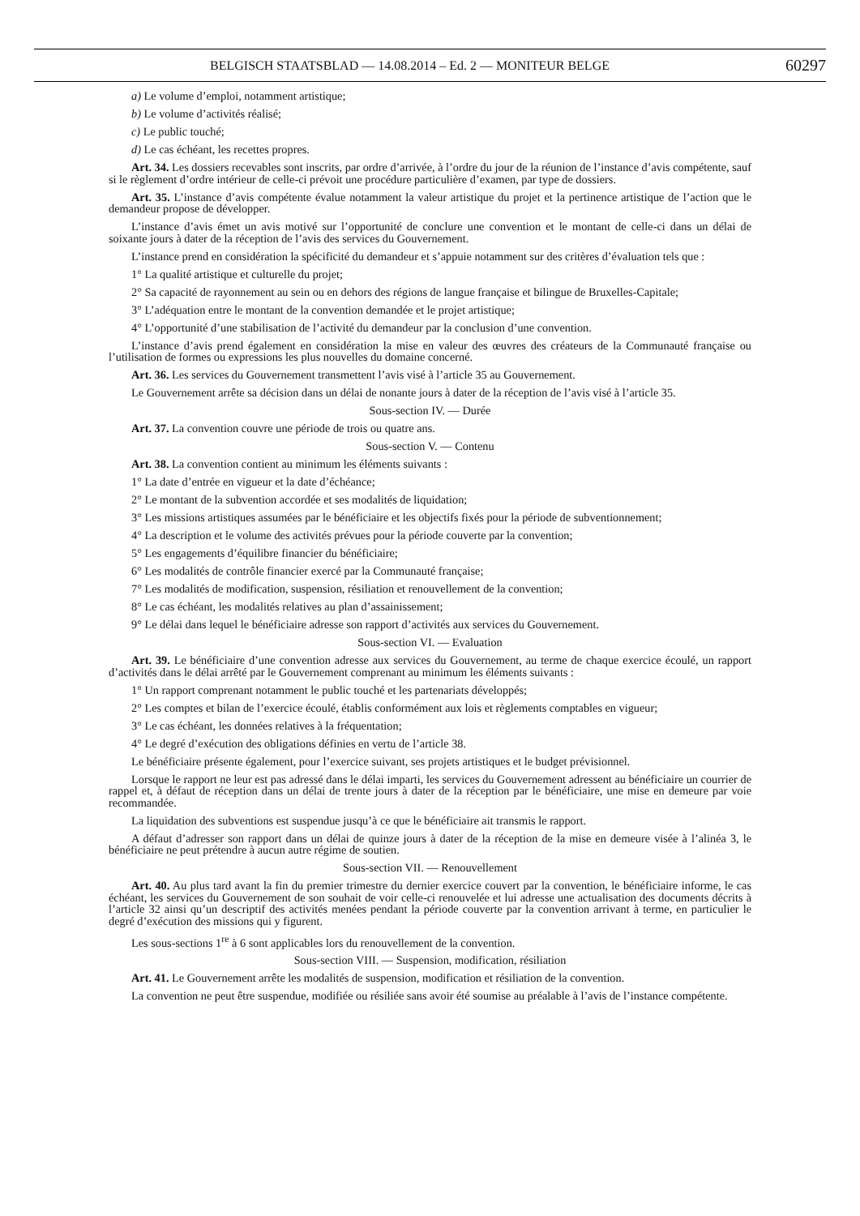BELGISCH STAATSBLAD — 14.08.2014 – Ed. 2 — MONITEUR BELGE 60297
a) Le volume d’emploi, notamment artistique;
b) Le volume d’activités réalisé;
c) Le public touché;
d) Le cas échéant, les recettes propres.
Art. 34. Les dossiers recevables sont inscrits, par ordre d’arrivée, à l’ordre du jour de la réunion de l’instance d’avis compétente, sauf si le règlement d’ordre intérieur de celle-ci prévoit une procédure particulière d’examen, par type de dossiers.
Art. 35. L’instance d’avis compétente évalue notamment la valeur artistique du projet et la pertinence artistique de l’action que le demandeur propose de développer.
L’instance d’avis émet un avis motivé sur l’opportunité de conclure une convention et le montant de celle-ci dans un délai de soixante jours à dater de la réception de l’avis des services du Gouvernement.
L’instance prend en considération la spécificité du demandeur et s’appuie notamment sur des critères d’évaluation tels que :
1° La qualité artistique et culturelle du projet;
2° Sa capacité de rayonnement au sein ou en dehors des régions de langue française et bilingue de Bruxelles-Capitale;
3° L’adéquation entre le montant de la convention demandée et le projet artistique;
4° L’opportunité d’une stabilisation de l’activité du demandeur par la conclusion d’une convention.
L’instance d’avis prend également en considération la mise en valeur des œuvres des créateurs de la Communauté française ou l’utilisation de formes ou expressions les plus nouvelles du domaine concerné.
Art. 36. Les services du Gouvernement transmettent l’avis visé à l’article 35 au Gouvernement.
Le Gouvernement arrête sa décision dans un délai de nonante jours à dater de la réception de l’avis visé à l’article 35.
Sous-section IV. — Durée
Art. 37. La convention couvre une période de trois ou quatre ans.
Sous-section V. — Contenu
Art. 38. La convention contient au minimum les éléments suivants :
1° La date d’entrée en vigueur et la date d’échéance;
2° Le montant de la subvention accordée et ses modalités de liquidation;
3° Les missions artistiques assumées par le bénéficiaire et les objectifs fixés pour la période de subventionnement;
4° La description et le volume des activités prévues pour la période couverte par la convention;
5° Les engagements d’équilibre financier du bénéficiaire;
6° Les modalités de contrôle financier exercé par la Communauté française;
7° Les modalités de modification, suspension, résiliation et renouvellement de la convention;
8° Le cas échéant, les modalités relatives au plan d’assainissement;
9° Le délai dans lequel le bénéficiaire adresse son rapport d’activités aux services du Gouvernement.
Sous-section VI. — Evaluation
Art. 39. Le bénéficiaire d’une convention adresse aux services du Gouvernement, au terme de chaque exercice écoulé, un rapport d’activités dans le délai arrêté par le Gouvernement comprenant au minimum les éléments suivants :
1° Un rapport comprenant notamment le public touché et les partenariats développés;
2° Les comptes et bilan de l’exercice écoulé, établis conformément aux lois et règlements comptables en vigueur;
3° Le cas échéant, les données relatives à la fréquentation;
4° Le degré d’exécution des obligations définies en vertu de l’article 38.
Le bénéficiaire présente également, pour l’exercice suivant, ses projets artistiques et le budget prévisionnel.
Lorsque le rapport ne leur est pas adressé dans le délai imparti, les services du Gouvernement adressent au bénéficiaire un courrier de rappel et, à défaut de réception dans un délai de trente jours à dater de la réception par le bénéficiaire, une mise en demeure par voie recommandée.
La liquidation des subventions est suspendue jusqu’à ce que le bénéficiaire ait transmis le rapport.
A défaut d’adresser son rapport dans un délai de quinze jours à dater de la réception de la mise en demeure visée à l’alinéa 3, le bénéficiaire ne peut prétendre à aucun autre régime de soutien.
Sous-section VII. — Renouvellement
Art. 40. Au plus tard avant la fin du premier trimestre du dernier exercice couvert par la convention, le bénéficiaire informe, le cas échéant, les services du Gouvernement de son souhait de voir celle-ci renouvelée et lui adresse une actualisation des documents décrits à l’article 32 ainsi qu’un descriptif des activités menées pendant la période couverte par la convention arrivant à terme, en particulier le degré d’exécution des missions qui y figurent.
Les sous-sections 1<sup>re</sup> à 6 sont applicables lors du renouvellement de la convention.
Sous-section VIII. — Suspension, modification, résiliation
Art. 41. Le Gouvernement arrête les modalités de suspension, modification et résiliation de la convention.
La convention ne peut être suspendue, modifiée ou résiliée sans avoir été soumise au préalable à l’avis de l’instance compétente.